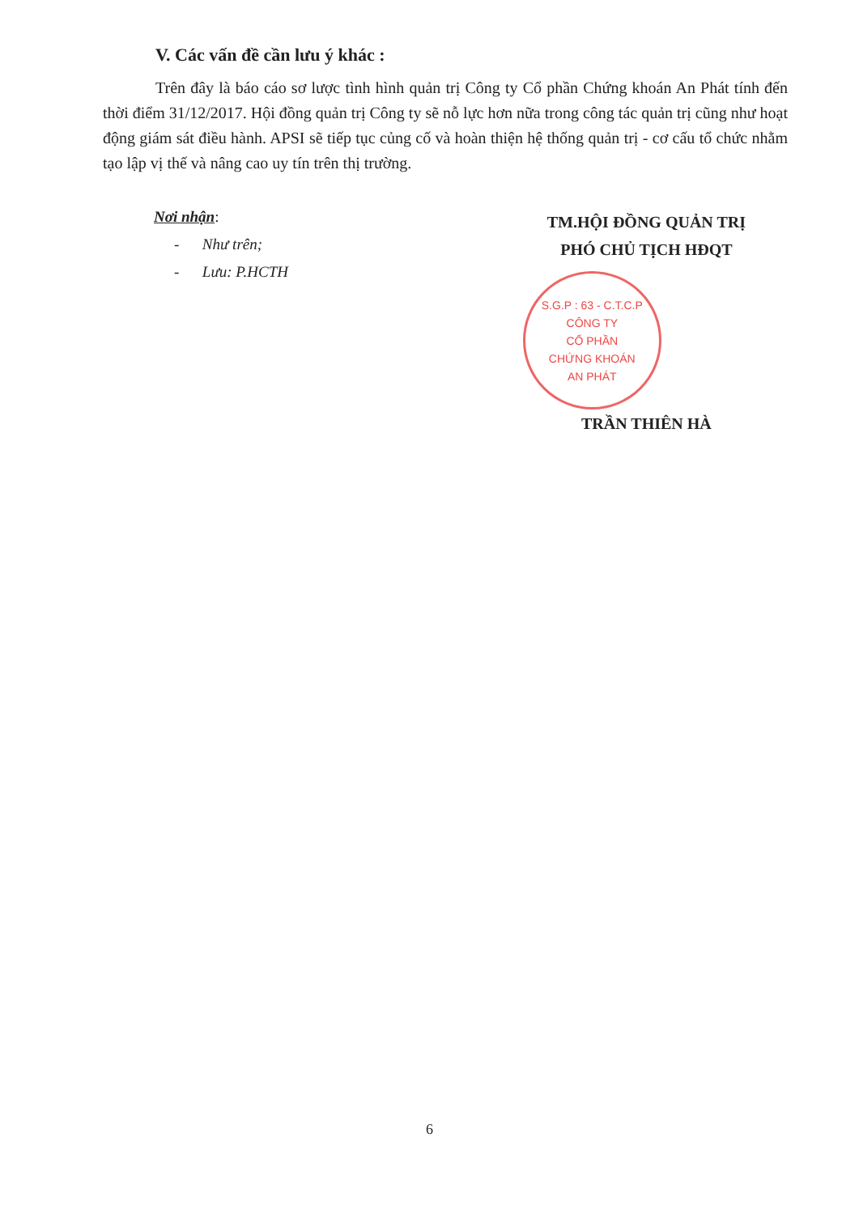V. Các vấn đề cần lưu ý khác :
Trên đây là báo cáo sơ lược tình hình quản trị Công ty Cổ phần Chứng khoán An Phát tính đến thời điểm 31/12/2017. Hội đồng quản trị Công ty sẽ nỗ lực hơn nữa trong công tác quản trị cũng như hoạt động giám sát điều hành. APSI sẽ tiếp tục củng cố và hoàn thiện hệ thống quản trị - cơ cấu tổ chức nhằm tạo lập vị thế và nâng cao uy tín trên thị trường.
Nơi nhận:
- Như trên;
- Lưu: P.HCTH
TM.HỘI ĐỒNG QUẢN TRỊ
PHÓ CHỦ TỊCH HĐQT
S.G.P : 63 - C.T.C.P
CÔNG TY
CỔ PHẦN
CHỨNG KHOÁN
AN PHÁT
TRẦN THIÊN HÀ
6